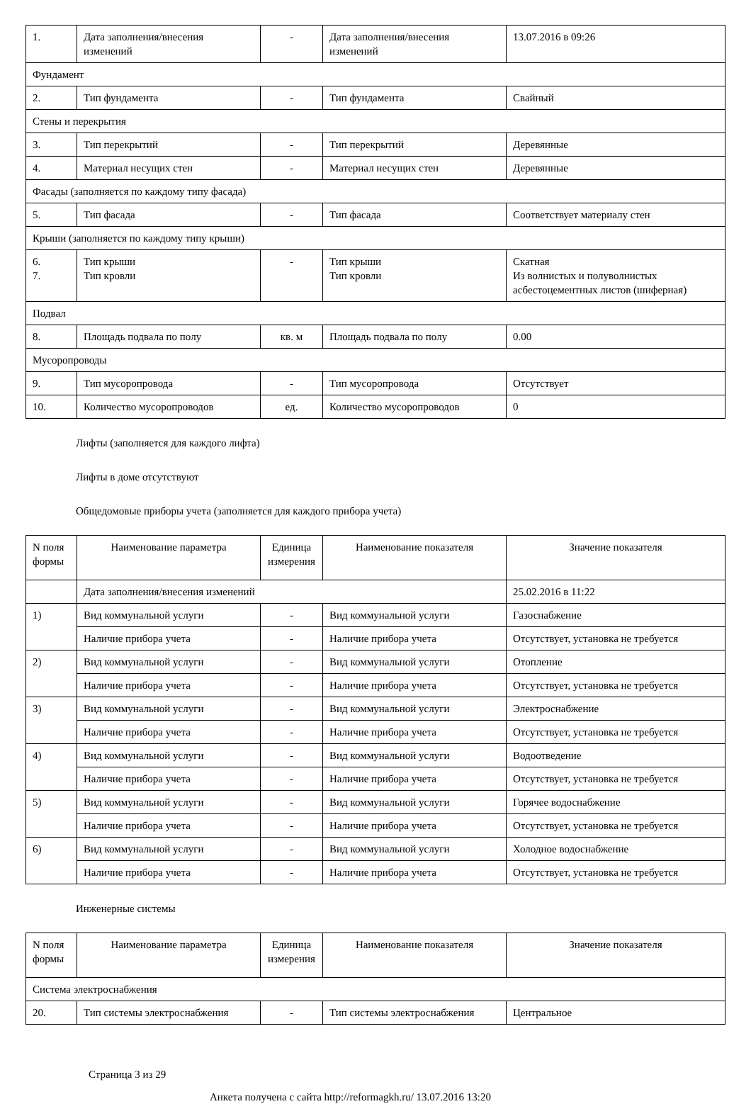| 1. | Дата заполнения/внесения изменений | - | Дата заполнения/внесения изменений | 13.07.2016 в 09:26 |
| Фундамент | | | | |
| 2. | Тип фундамента | - | Тип фундамента | Свайный |
| Стены и перекрытия | | | | |
| 3. | Тип перекрытий | - | Тип перекрытий | Деревянные |
| 4. | Материал несущих стен | - | Материал несущих стен | Деревянные |
| Фасады (заполняется по каждому типу фасада) | | | | |
| 5. | Тип фасада | - | Тип фасада | Соответствует материалу стен |
| Крыши (заполняется по каждому типу крыши) | | | | |
| 6. 7. | Тип крыши Тип кровли | - | Тип крыши Тип кровли | Скатная Из волнистых и полуволнистых асбестоцементных листов (шиферная) |
| Подвал | | | | |
| 8. | Площадь подвала по полу | кв. м | Площадь подвала по полу | 0.00 |
| Мусоропроводы | | | | |
| 9. | Тип мусоропровода | - | Тип мусоропровода | Отсутствует |
| 10. | Количество мусоропроводов | ед. | Количество мусоропроводов | 0 |
Лифты (заполняется для каждого лифта)
Лифты в доме отсутствуют
Общедомовые приборы учета (заполняется для каждого прибора учета)
| N поля формы | Наименование параметра | Единица измерения | Наименование показателя | Значение показателя |
| --- | --- | --- | --- | --- |
| | Дата заполнения/внесения изменений | | | 25.02.2016 в 11:22 |
| 1) | Вид коммунальной услуги | - | Вид коммунальной услуги | Газоснабжение |
| | Наличие прибора учета | - | Наличие прибора учета | Отсутствует, установка не требуется |
| 2) | Вид коммунальной услуги | - | Вид коммунальной услуги | Отопление |
| | Наличие прибора учета | - | Наличие прибора учета | Отсутствует, установка не требуется |
| 3) | Вид коммунальной услуги | - | Вид коммунальной услуги | Электроснабжение |
| | Наличие прибора учета | - | Наличие прибора учета | Отсутствует, установка не требуется |
| 4) | Вид коммунальной услуги | - | Вид коммунальной услуги | Водоотведение |
| | Наличие прибора учета | - | Наличие прибора учета | Отсутствует, установка не требуется |
| 5) | Вид коммунальной услуги | - | Вид коммунальной услуги | Горячее водоснабжение |
| | Наличие прибора учета | - | Наличие прибора учета | Отсутствует, установка не требуется |
| 6) | Вид коммунальной услуги | - | Вид коммунальной услуги | Холодное водоснабжение |
| | Наличие прибора учета | - | Наличие прибора учета | Отсутствует, установка не требуется |
Инженерные системы
| N поля формы | Наименование параметра | Единица измерения | Наименование показателя | Значение показателя |
| --- | --- | --- | --- | --- |
| Система электроснабжения | | | | |
| 20. | Тип системы электроснабжения | - | Тип системы электроснабжения | Центральное |
Страница 3 из 29
Анкета получена с сайта http://reformagkh.ru/ 13.07.2016 13:20